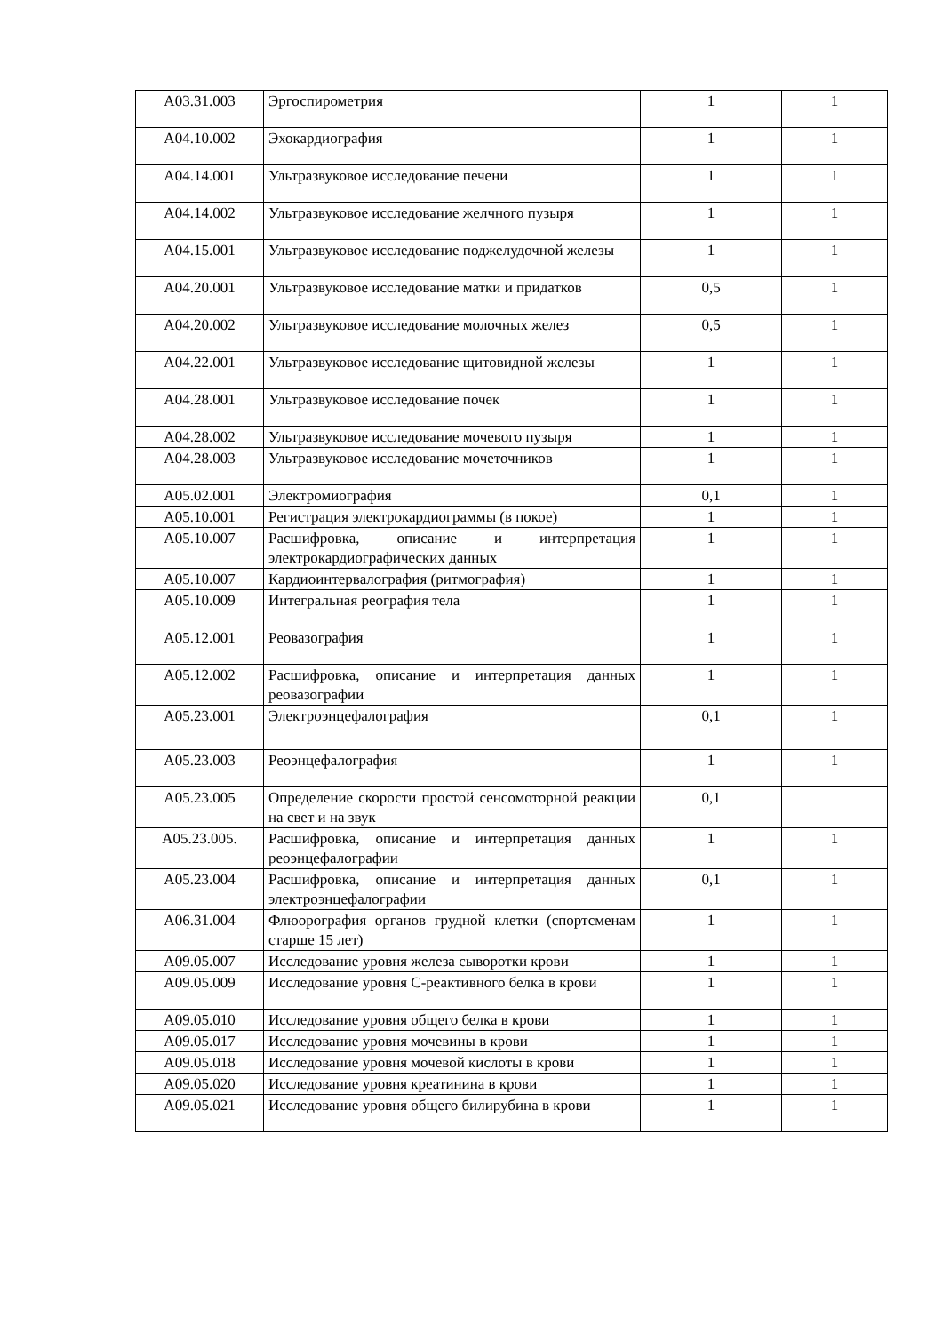| A03.31.003 | Эргоспирометрия | 1 | 1 |
| A04.10.002 | Эхокардиография | 1 | 1 |
| A04.14.001 | Ультразвуковое исследование печени | 1 | 1 |
| A04.14.002 | Ультразвуковое исследование желчного пузыря | 1 | 1 |
| A04.15.001 | Ультразвуковое исследование поджелудочной железы | 1 | 1 |
| A04.20.001 | Ультразвуковое исследование матки и придатков | 0,5 | 1 |
| A04.20.002 | Ультразвуковое исследование молочных желез | 0,5 | 1 |
| A04.22.001 | Ультразвуковое исследование щитовидной железы | 1 | 1 |
| A04.28.001 | Ультразвуковое исследование почек | 1 | 1 |
| A04.28.002 | Ультразвуковое исследование мочевого пузыря | 1 | 1 |
| A04.28.003 | Ультразвуковое исследование мочеточников | 1 | 1 |
| A05.02.001 | Электромиография | 0,1 | 1 |
| A05.10.001 | Регистрация электрокардиограммы (в покое) | 1 | 1 |
| A05.10.007 | Расшифровка, описание и интерпретация электрокардиографических данных | 1 | 1 |
| A05.10.007 | Кардиоинтервалография (ритмография) | 1 | 1 |
| A05.10.009 | Интегральная реография тела | 1 | 1 |
| A05.12.001 | Реовазография | 1 | 1 |
| A05.12.002 | Расшифровка, описание и интерпретация данных реовазографии | 1 | 1 |
| A05.23.001 | Электроэнцефалография | 0,1 | 1 |
| A05.23.003 | Реоэнцефалография | 1 | 1 |
| A05.23.005 | Определение скорости простой сенсомоторной реакции на свет и на звук | 0,1 | |
| A05.23.005. | Расшифровка, описание и интерпретация данных реоэнцефалографии | 1 | 1 |
| A05.23.004 | Расшифровка, описание и интерпретация данных электроэнцефалографии | 0,1 | 1 |
| A06.31.004 | Флюорография органов грудной клетки (спортсменам старше 15 лет) | 1 | 1 |
| A09.05.007 | Исследование уровня железа сыворотки крови | 1 | 1 |
| A09.05.009 | Исследование уровня С-реактивного белка в крови | 1 | 1 |
| A09.05.010 | Исследование уровня общего белка в крови | 1 | 1 |
| A09.05.017 | Исследование уровня мочевины в крови | 1 | 1 |
| A09.05.018 | Исследование уровня мочевой кислоты в крови | 1 | 1 |
| A09.05.020 | Исследование уровня креатинина в крови | 1 | 1 |
| A09.05.021 | Исследование уровня общего билирубина в крови | 1 | 1 |